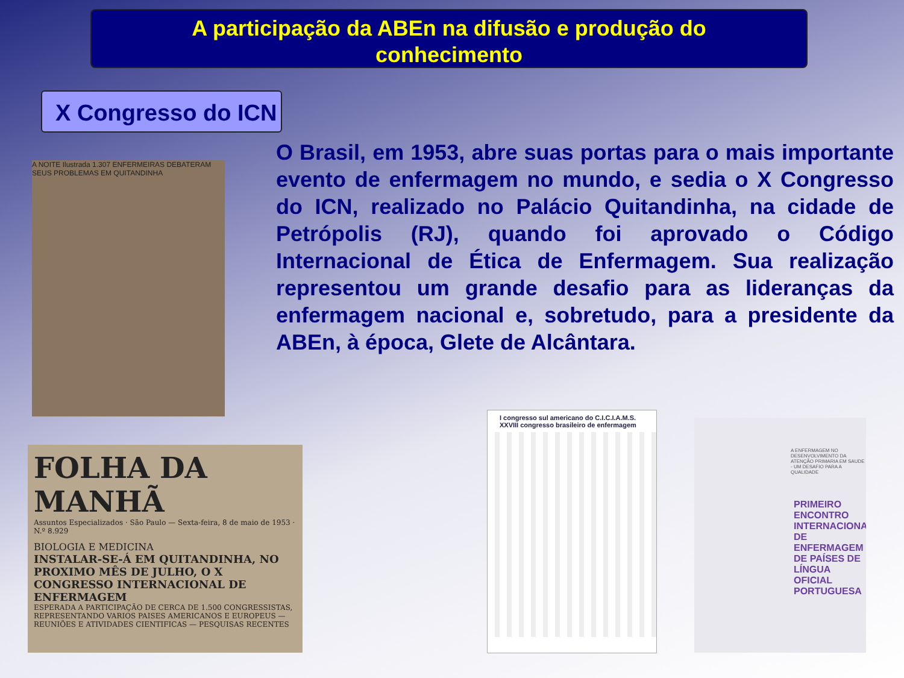A participação da ABEn na difusão e produção do
conhecimento
X Congresso do ICN
O Brasil, em 1953, abre suas portas para o mais importante evento de enfermagem no mundo, e sedia o X Congresso do ICN, realizado no Palácio Quitandinha, na cidade de Petrópolis (RJ), quando foi aprovado o Código Internacional de Ética de Enfermagem. Sua realização representou um grande desafio para as lideranças da enfermagem nacional e, sobretudo, para a presidente da ABEn, à época, Glete de Alcântara.
A NOITE Ilustrada 1.307 ENFERMEIRAS DEBATERAM SEUS PROBLEMAS EM QUITANDINHA
FOLHA DA MANHÃ
Assuntos Especializados · São Paulo — Sexta-feira, 8 de maio de 1953 · N.º 8.929
BIOLOGIA E MEDICINA
INSTALAR-SE-Á EM QUITANDINHA, NO PROXIMO MÊS DE JULHO, O X CONGRESSO INTERNACIONAL DE ENFERMAGEM
ESPERADA A PARTICIPAÇÃO DE CERCA DE 1.500 CONGRESSISTAS, REPRESENTANDO VARIOS PAISES AMERICANOS E EUROPEUS — REUNIÕES E ATIVIDADES CIENTIFICAS — PESQUISAS RECENTES
I congresso sul americano do C.I.C.I.A.M.S. XXVIII congresso brasileiro de enfermagem
A ENFERMAGEM NO DESENVOLVIMENTO DA ATENÇÃO PRIMARIA EM SAUDE - UM DESAFIO PARA A QUALIDADE
PRIMEIRO ENCONTRO INTERNACIONAL DE ENFERMAGEM DE PAÍSES DE LÍNGUA OFICIAL PORTUGUESA